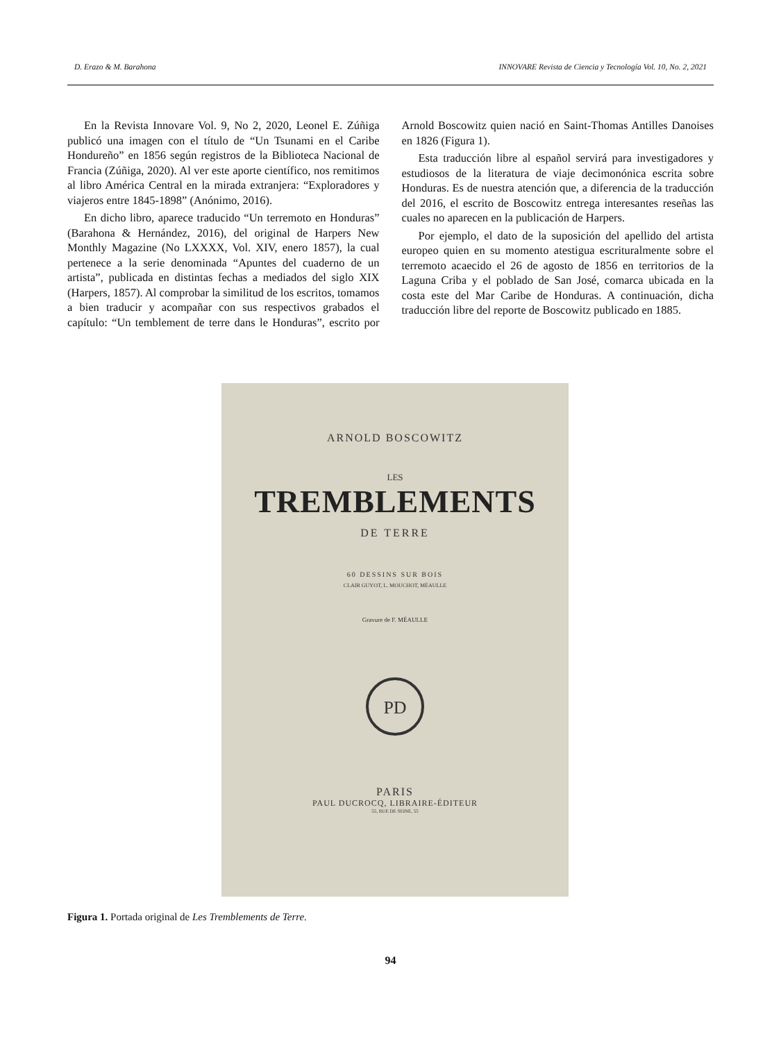D. Erazo & M. Barahona INNOVARE Revista de Ciencia y Tecnología Vol. 10, No. 2, 2021
En la Revista Innovare Vol. 9, No 2, 2020, Leonel E. Zúñiga publicó una imagen con el título de “Un Tsunami en el Caribe Hondureño” en 1856 según registros de la Biblioteca Nacional de Francia (Zúñiga, 2020). Al ver este aporte científico, nos remitimos al libro América Central en la mirada extranjera: “Exploradores y viajeros entre 1845-1898” (Anónimo, 2016).
En dicho libro, aparece traducido “Un terremoto en Honduras” (Barahona & Hernández, 2016), del original de Harpers New Monthly Magazine (No LXXXX, Vol. XIV, enero 1857), la cual pertenece a la serie denominada “Apuntes del cuaderno de un artista”, publicada en distintas fechas a mediados del siglo XIX (Harpers, 1857). Al comprobar la similitud de los escritos, tomamos a bien traducir y acompañar con sus respectivos grabados el capítulo: “Un temblement de terre dans le Honduras”, escrito por Arnold Boscowitz quien nació en Saint-Thomas Antilles Danoises en 1826 (Figura 1).
Esta traducción libre al español servirá para investigadores y estudiosos de la literatura de viaje decimonónica escrita sobre Honduras. Es de nuestra atención que, a diferencia de la traducción del 2016, el escrito de Boscowitz entrega interesantes reseñas las cuales no aparecen en la publicación de Harpers.
Por ejemplo, el dato de la suposición del apellido del artista europeo quien en su momento atestigua escrituralmente sobre el terremoto acaecido el 26 de agosto de 1856 en territorios de la Laguna Criba y el poblado de San José, comarca ubicada en la costa este del Mar Caribe de Honduras. A continuación, dicha traducción libre del reporte de Boscowitz publicado en 1885.
ARNOLD BOSCOWITZ
LES
TREMBLEMENTS
DE TERRE
60 DESSINS SUR BOIS
CLAIR GUYOT, L. MOUCHOT, MÉAULLE
Gravure de F. MÉAULLE
PD
PARIS
PAUL DUCROCQ, LIBRAIRE-ÉDITEUR
55, RUE DE SEINE, 55
Figura 1. Portada original de Les Tremblements de Terre.
94